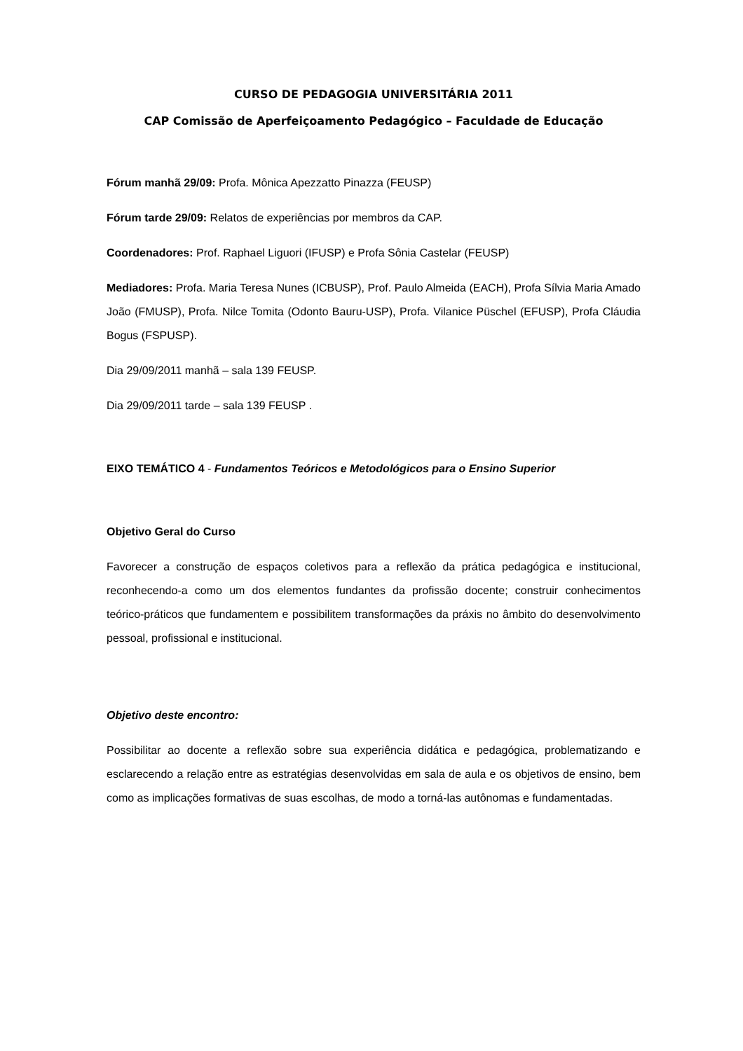CURSO DE PEDAGOGIA UNIVERSITÁRIA 2011
CAP Comissão de Aperfeiçoamento Pedagógico – Faculdade de Educação
Fórum manhã 29/09: Profa. Mônica Apezzatto Pinazza (FEUSP)
Fórum tarde 29/09: Relatos de experiências por membros da CAP.
Coordenadores: Prof. Raphael Liguori (IFUSP) e Profa Sônia Castelar (FEUSP)
Mediadores: Profa. Maria Teresa Nunes (ICBUSP), Prof. Paulo Almeida (EACH), Profa Sílvia Maria Amado João (FMUSP), Profa. Nilce Tomita (Odonto Bauru-USP), Profa. Vilanice Püschel (EFUSP), Profa Cláudia Bogus (FSPUSP).
Dia 29/09/2011 manhã – sala 139 FEUSP.
Dia 29/09/2011 tarde – sala 139 FEUSP .
EIXO TEMÁTICO 4 - Fundamentos Teóricos e Metodológicos para o Ensino Superior
Objetivo Geral do Curso
Favorecer a construção de espaços coletivos para a reflexão da prática pedagógica e institucional, reconhecendo-a como um dos elementos fundantes da profissão docente; construir conhecimentos teórico-práticos que fundamentem e possibilitem transformações da práxis no âmbito do desenvolvimento pessoal, profissional e institucional.
Objetivo deste encontro:
Possibilitar ao docente a reflexão sobre sua experiência didática e pedagógica, problematizando e esclarecendo a relação entre as estratégias desenvolvidas em sala de aula e os objetivos de ensino, bem como as implicações formativas de suas escolhas, de modo a torná-las autônomas e fundamentadas.